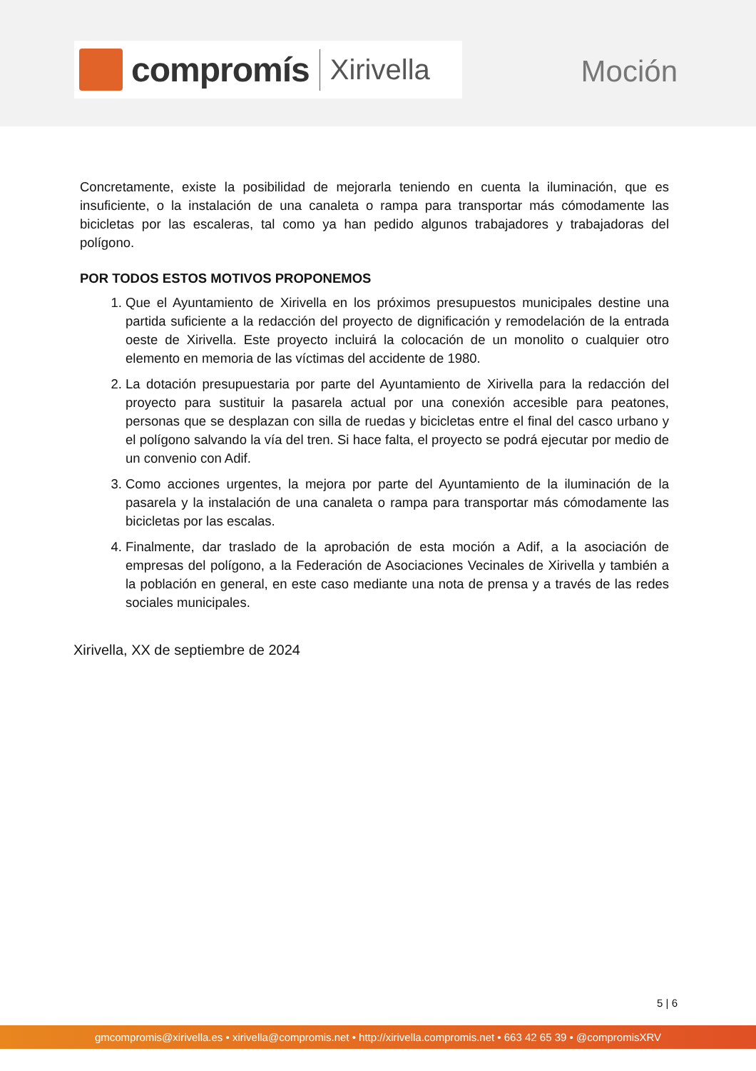compromís
Xirivella
Moción
Concretamente, existe la posibilidad de mejorarla teniendo en cuenta la iluminación, que es insuficiente, o la instalación de una canaleta o rampa para transportar más cómodamente las bicicletas por las escaleras, tal como ya han pedido algunos trabajadores y trabajadoras del polígono.
POR TODOS ESTOS MOTIVOS PROPONEMOS
1. Que el Ayuntamiento de Xirivella en los próximos presupuestos municipales destine una partida suficiente a la redacción del proyecto de dignificación y remodelación de la entrada oeste de Xirivella. Este proyecto incluirá la colocación de un monolito o cualquier otro elemento en memoria de las víctimas del accidente de 1980.
2. La dotación presupuestaria por parte del Ayuntamiento de Xirivella para la redacción del proyecto para sustituir la pasarela actual por una conexión accesible para peatones, personas que se desplazan con silla de ruedas y bicicletas entre el final del casco urbano y el polígono salvando la vía del tren. Si hace falta, el proyecto se podrá ejecutar por medio de un convenio con Adif.
3. Como acciones urgentes, la mejora por parte del Ayuntamiento de la iluminación de la pasarela y la instalación de una canaleta o rampa para transportar más cómodamente las bicicletas por las escalas.
4. Finalmente, dar traslado de la aprobación de esta moción a Adif, a la asociación de empresas del polígono, a la Federación de Asociaciones Vecinales de Xirivella y también a la población en general, en este caso mediante una nota de prensa y a través de las redes sociales municipales.
Xirivella, XX de septiembre de 2024
5 | 6
gmcompromis@xirivella.es • xirivella@compromis.net • http://xirivella.compromis.net • 663 42 65 39 • @compromisXRV